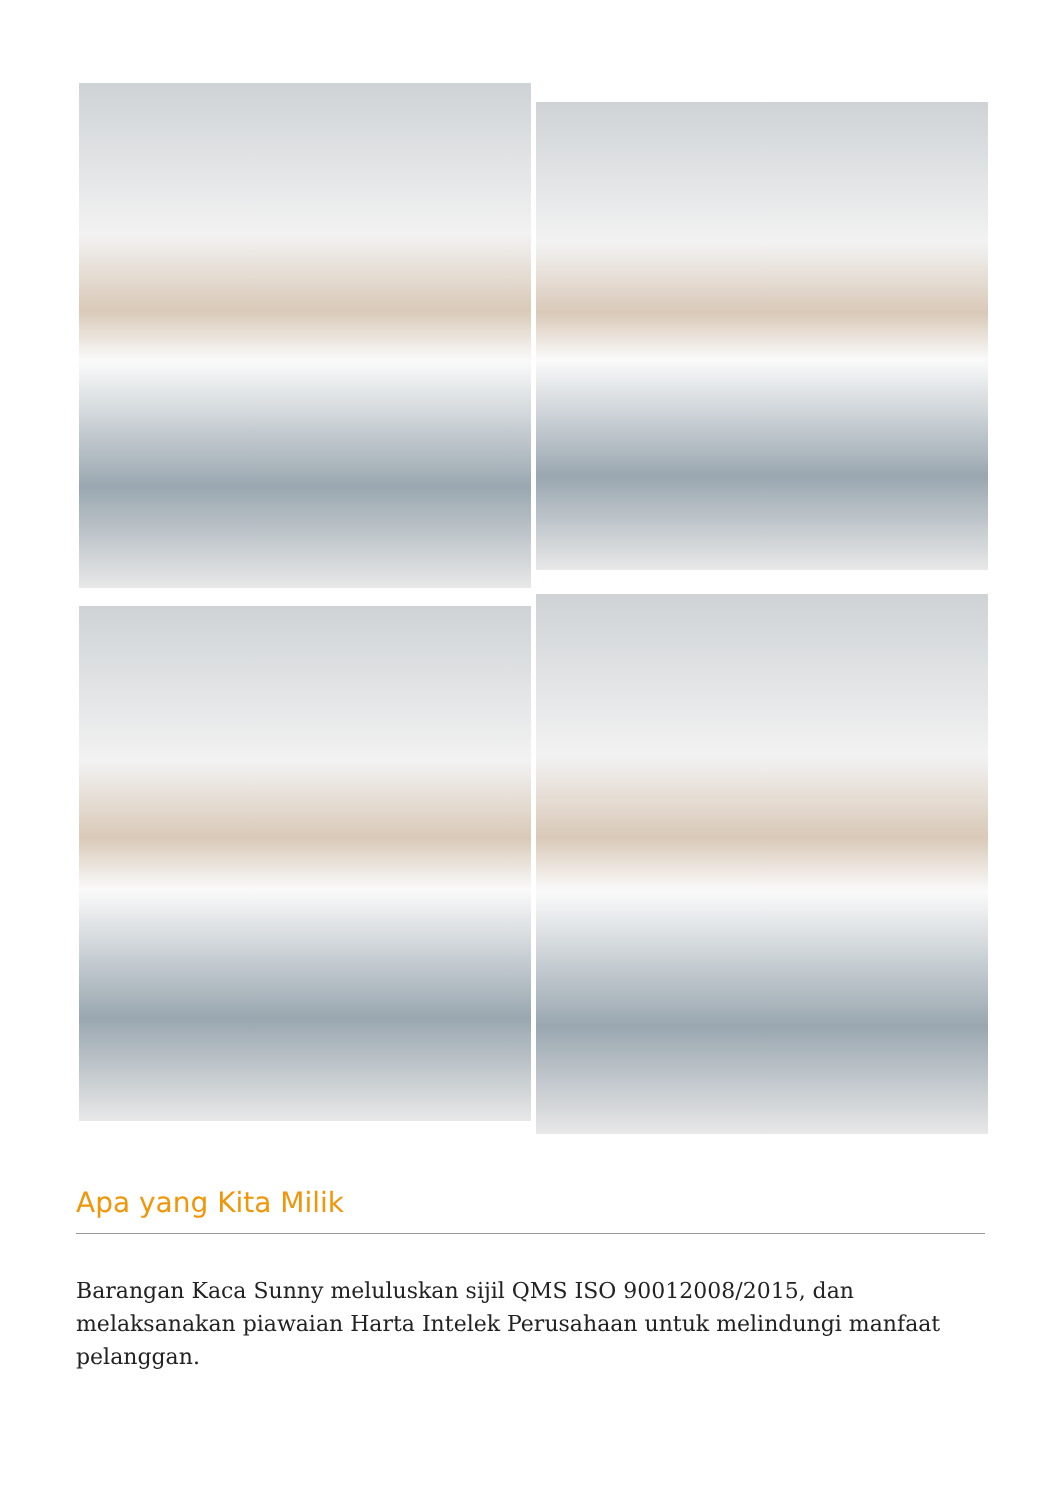Apa yang Kita Milik
Barangan Kaca Sunny meluluskan sijil QMS ISO 90012008/2015, dan melaksanakan piawaian Harta Intelek Perusahaan untuk melindungi manfaat pelanggan.